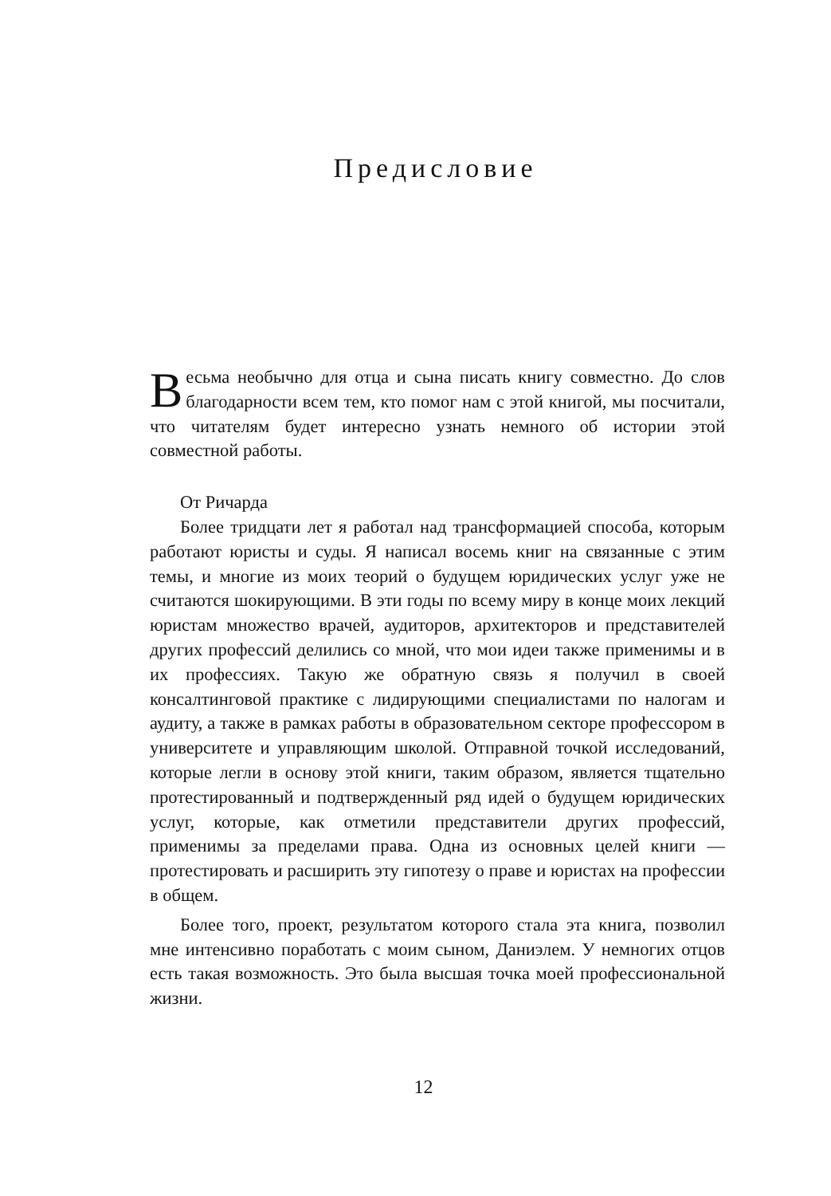Предисловие
Весьма необычно для отца и сына писать книгу совместно. До слов благодарности всем тем, кто помог нам с этой книгой, мы посчитали, что читателям будет интересно узнать немного об истории этой совместной работы.
От Ричарда
Более тридцати лет я работал над трансформацией способа, которым работают юристы и суды. Я написал восемь книг на связанные с этим темы, и многие из моих теорий о будущем юридических услуг уже не считаются шокирующими. В эти годы по всему миру в конце моих лекций юристам множество врачей, аудиторов, архитекторов и представителей других профессий делились со мной, что мои идеи также применимы и в их профессиях. Такую же обратную связь я получил в своей консалтинговой практике с лидирующими специалистами по налогам и аудиту, а также в рамках работы в образовательном секторе профессором в университете и управляющим школой. Отправной точкой исследований, которые легли в основу этой книги, таким образом, является тщательно протестированный и подтвержденный ряд идей о будущем юридических услуг, которые, как отметили представители других профессий, применимы за пределами права. Одна из основных целей книги — протестировать и расширить эту гипотезу о праве и юристах на профессии в общем.
Более того, проект, результатом которого стала эта книга, позволил мне интенсивно поработать с моим сыном, Даниэлем. У немногих отцов есть такая возможность. Это была высшая точка моей профессиональной жизни.
12